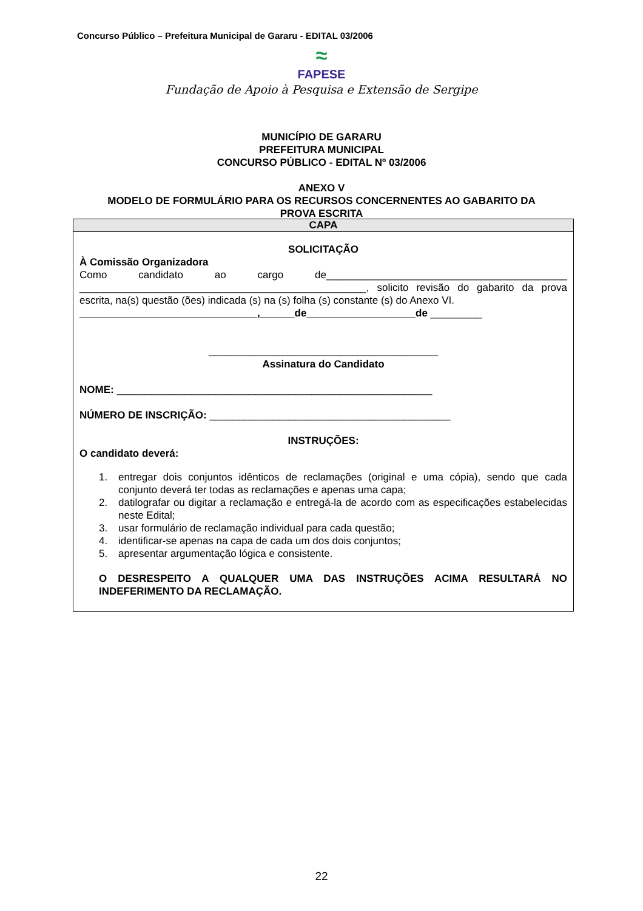Concurso Público – Prefeitura Municipal de Gararu - EDITAL 03/2006
≈
FAPESE
Fundação de Apoio à Pesquisa e Extensão de Sergipe
MUNICÍPIO DE GARARU
PREFEITURA MUNICIPAL
CONCURSO PÚBLICO - EDITAL Nº 03/2006
ANEXO V
MODELO DE FORMULÁRIO PARA OS RECURSOS CONCERNENTES AO GABARITO DA
PROVA ESCRITA
| CAPA |
| --- |
| SOLICITAÇÃO À Comissão Organizadora Como candidato ao cargo de__________________________________________ __________________________________________________, solicito revisão do gabarito da prova escrita, na(s) questão (ões) indicada (s) na (s) folha (s) constante (s) do Anexo VI. _______________________________,______de___________________de _________ ________________________________________ Assinatura do Candidato NOME: _______________________________________________________ NÚMERO DE INSCRIÇÃO: __________________________________________ INSTRUÇÕES: O candidato deverá: 1. entregar dois conjuntos idênticos de reclamações (original e uma cópia), sendo que cada conjunto deverá ter todas as reclamações e apenas uma capa; 2. datilografar ou digitar a reclamação e entregá-la de acordo com as especificações estabelecidas neste Edital; 3. usar formulário de reclamação individual para cada questão; 4. identificar-se apenas na capa de cada um dos dois conjuntos; 5. apresentar argumentação lógica e consistente. O DESRESPEITO A QUALQUER UMA DAS INSTRUÇÕES ACIMA RESULTARÁ NO INDEFERIMENTO DA RECLAMAÇÃO. |
22